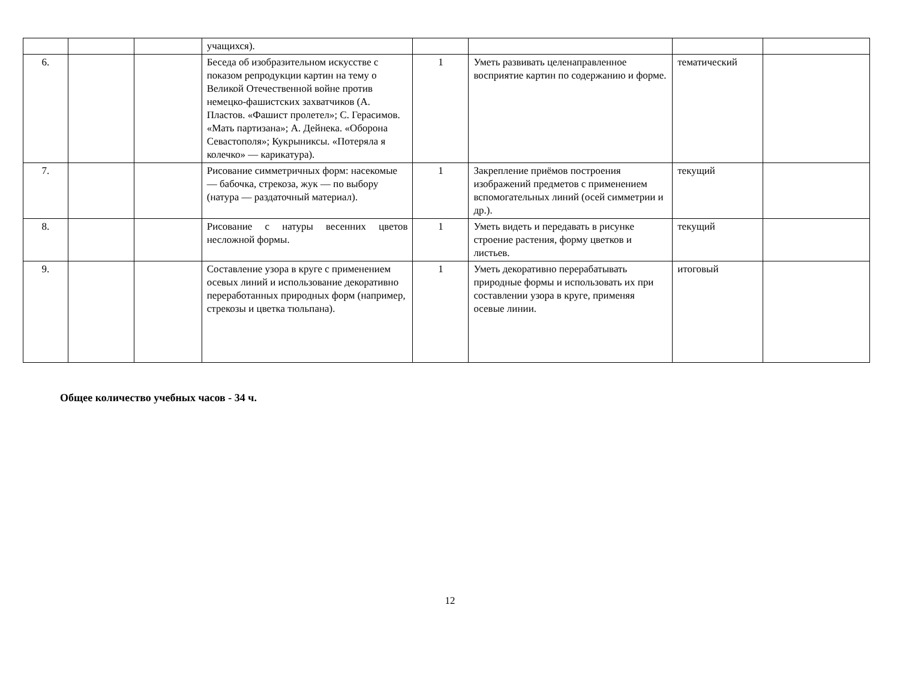| | | | учащихся). | | | | |
| 6. | | | Беседа об изобразительном искусстве с показом репродукции картин на тему о Великой Отечественной войне против немецко-фашистских захватчиков (А. Пластов. «Фашист пролетел»; С. Герасимов. «Мать партизана»; А. Дейнека. «Оборона Севастополя»; Кукрыниксы. «Потеряла я колечко» — карикатура). | 1 | Уметь развивать целенаправленное восприятие картин по содержанию и форме. | тематический | |
| 7. | | | Рисование симметричных форм: насекомые — бабочка, стрекоза, жук — по выбору (натура — раздаточный материал). | 1 | Закрепление приёмов построения изображений предметов с применением вспомогательных линий (осей симметрии и др.). | текущий | |
| 8. | | | Рисование с натуры весенних цветов несложной формы. | 1 | Уметь видеть и передавать в рисунке строение растения, форму цветков и листьев. | текущий | |
| 9. | | | Составление узора в круге с применением осевых линий и использование декоративно переработанных природных форм (например, стрекозы и цветка тюльпана). | 1 | Уметь декоративно перерабатывать природные формы и использовать их при составлении узора в круге, применяя осевые линии. | итоговый | |
Общее количество учебных часов - 34 ч.
12